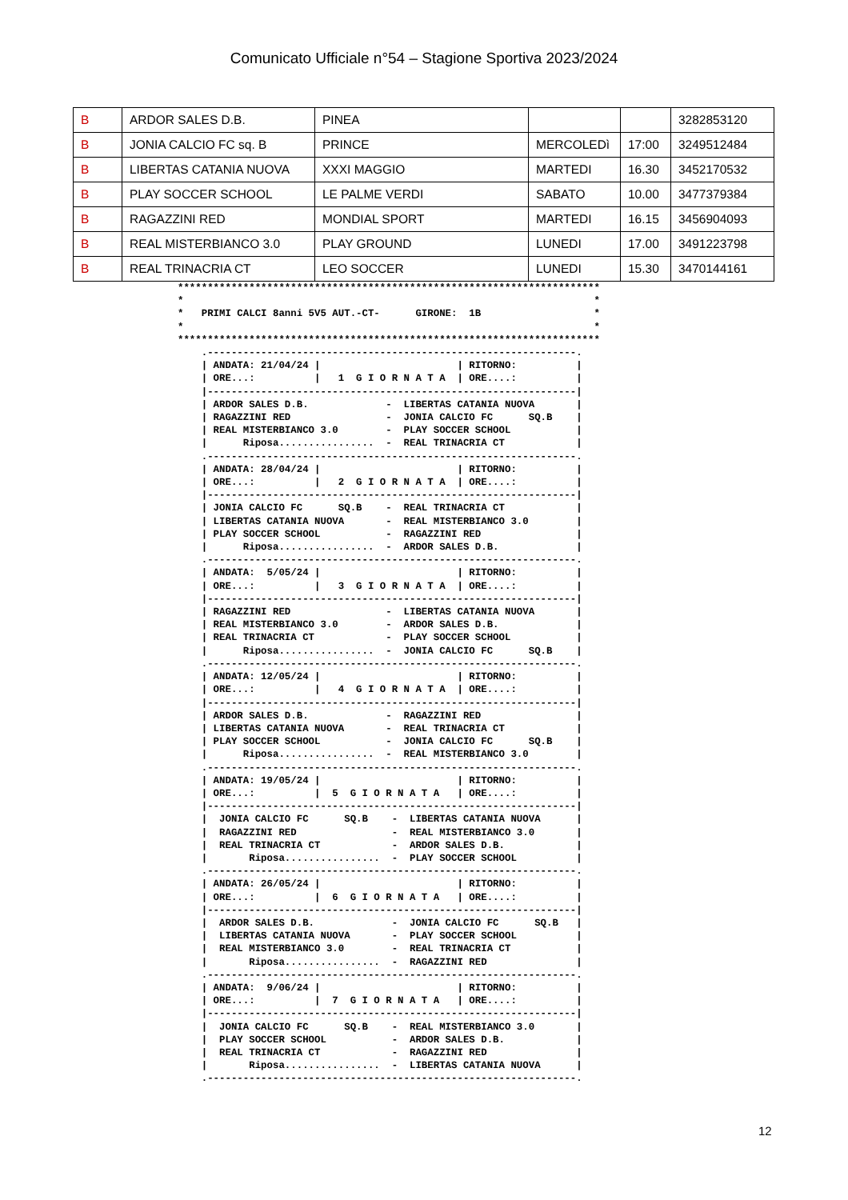Comunicato Ufficiale n°54 – Stagione Sportiva 2023/2024
| B | ARDOR SALES D.B. | PINEA | | | 3282853120 |
| B | JONIA CALCIO FC sq. B | PRINCE | MERCOLEDì | 17:00 | 3249512484 |
| B | LIBERTAS CATANIA NUOVA | XXXI MAGGIO | MARTEDI | 16.30 | 3452170532 |
| B | PLAY SOCCER SCHOOL | LE PALME VERDI | SABATO | 10.00 | 3477379384 |
| B | RAGAZZINI RED | MONDIAL SPORT | MARTEDI | 16.15 | 3456904093 |
| B | REAL MISTERBIANCO 3.0 | PLAY GROUND | LUNEDI | 17.00 | 3491223798 |
| B | REAL TRINACRIA CT | LEO SOCCER | LUNEDI | 15.30 | 3470144161 |
***********************************************************************
*                                                                     *
*   PRIMI CALCI 8anni 5V5 AUT.-CT-      GIRONE:  1B                   *
*                                                                     *
***********************************************************************
    .--------------------------------------------------------------.
    | ANDATA: 21/04/24 |                       | RITORNO:          |
    | ORE...:          |   1  G I O R N A T A  | ORE....:          |
    |--------------------------------------------------------------|
    | ARDOR SALES D.B.             -  LIBERTAS CATANIA NUOVA       |
    | RAGAZZINI RED                -  JONIA CALCIO FC      SQ.B    |
    | REAL MISTERBIANCO 3.0        -  PLAY SOCCER SCHOOL           |
    |      Riposa................  -  REAL TRINACRIA CT            |
    .--------------------------------------------------------------.
    | ANDATA: 28/04/24 |                       | RITORNO:          |
    | ORE...:          |   2  G I O R N A T A  | ORE....:          |
    |--------------------------------------------------------------|
    | JONIA CALCIO FC      SQ.B    -  REAL TRINACRIA CT            |
    | LIBERTAS CATANIA NUOVA       -  REAL MISTERBIANCO 3.0        |
    | PLAY SOCCER SCHOOL           -  RAGAZZINI RED                |
    |      Riposa................  -  ARDOR SALES D.B.             |
    .--------------------------------------------------------------.
    | ANDATA:  5/05/24 |                       | RITORNO:          |
    | ORE...:          |   3  G I O R N A T A  | ORE....:          |
    |--------------------------------------------------------------|
    | RAGAZZINI RED                -  LIBERTAS CATANIA NUOVA       |
    | REAL MISTERBIANCO 3.0        -  ARDOR SALES D.B.             |
    | REAL TRINACRIA CT            -  PLAY SOCCER SCHOOL           |
    |      Riposa................  -  JONIA CALCIO FC      SQ.B    |
    .--------------------------------------------------------------.
    | ANDATA: 12/05/24 |                       | RITORNO:          |
    | ORE...:          |   4  G I O R N A T A  | ORE....:          |
    |--------------------------------------------------------------|
    | ARDOR SALES D.B.             -  RAGAZZINI RED                |
    | LIBERTAS CATANIA NUOVA       -  REAL TRINACRIA CT            |
    | PLAY SOCCER SCHOOL           -  JONIA CALCIO FC      SQ.B    |
    |      Riposa................  -  REAL MISTERBIANCO 3.0        |
    .--------------------------------------------------------------.
    | ANDATA: 19/05/24 |                       | RITORNO:          |
    | ORE...:          |  5  G I O R N A T A   | ORE....:          |
    |--------------------------------------------------------------|
    |  JONIA CALCIO FC      SQ.B    -  LIBERTAS CATANIA NUOVA      |
    |  RAGAZZINI RED                -  REAL MISTERBIANCO 3.0       |
    |  REAL TRINACRIA CT            -  ARDOR SALES D.B.            |
    |       Riposa................  -  PLAY SOCCER SCHOOL          |
    .--------------------------------------------------------------.
    | ANDATA: 26/05/24 |                       | RITORNO:          |
    | ORE...:          |  6  G I O R N A T A   | ORE....:          |
    |--------------------------------------------------------------|
    |  ARDOR SALES D.B.             -  JONIA CALCIO FC      SQ.B   |
    |  LIBERTAS CATANIA NUOVA       -  PLAY SOCCER SCHOOL          |
    |  REAL MISTERBIANCO 3.0        -  REAL TRINACRIA CT           |
    |       Riposa................  -  RAGAZZINI RED               |
    .--------------------------------------------------------------.
    | ANDATA:  9/06/24 |                       | RITORNO:          |
    | ORE...:          |  7  G I O R N A T A   | ORE....:          |
    |--------------------------------------------------------------|
    |  JONIA CALCIO FC      SQ.B    -  REAL MISTERBIANCO 3.0       |
    |  PLAY SOCCER SCHOOL           -  ARDOR SALES D.B.            |
    |  REAL TRINACRIA CT            -  RAGAZZINI RED               |
    |       Riposa................  -  LIBERTAS CATANIA NUOVA      |
    .--------------------------------------------------------------.
12